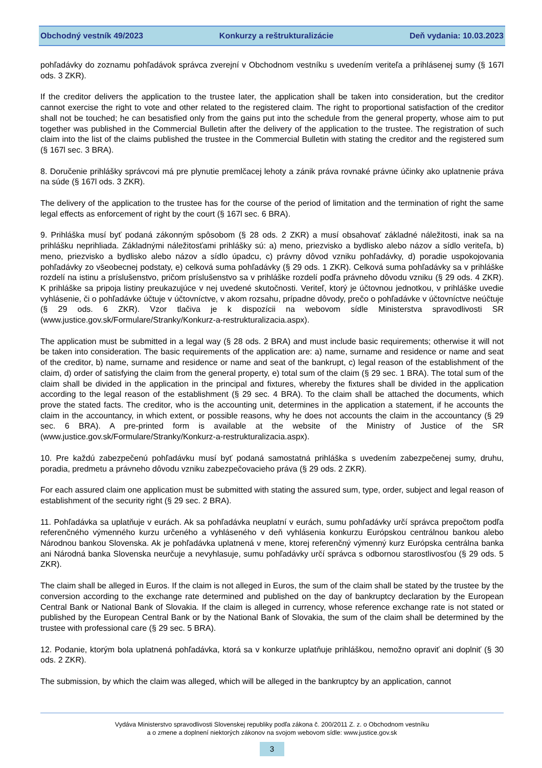Obchodný vestník 49/2023 Konkurzy a reštrukturalizácie Deň vydania: 10.03.2023
pohľadávky do zoznamu pohľadávok správca zverejní v Obchodnom vestníku s uvedením veriteľa a prihlásenej sumy (§ 167l ods. 3 ZKR).
If the creditor delivers the application to the trustee later, the application shall be taken into consideration, but the creditor cannot exercise the right to vote and other related to the registered claim. The right to proportional satisfaction of the creditor shall not be touched; he can besatisfied only from the gains put into the schedule from the general property, whose aim to put together was published in the Commercial Bulletin after the delivery of the application to the trustee. The registration of such claim into the list of the claims published the trustee in the Commercial Bulletin with stating the creditor and the registered sum (§ 167l sec. 3 BRA).
8. Doručenie prihlášky správcovi má pre plynutie premlčacej lehoty a zánik práva rovnaké právne účinky ako uplatnenie práva na súde (§ 167l ods. 3 ZKR).
The delivery of the application to the trustee has for the course of the period of limitation and the termination of right the same legal effects as enforcement of right by the court (§ 167l sec. 6 BRA).
9. Prihláška musí byť podaná zákonným spôsobom (§ 28 ods. 2 ZKR) a musí obsahovať základné náležitosti, inak sa na prihlášku neprihliada. Základnými náležitosťami prihlášky sú: a) meno, priezvisko a bydlisko alebo názov a sídlo veriteľa, b) meno, priezvisko a bydlisko alebo názov a sídlo úpadcu, c) právny dôvod vzniku pohľadávky, d) poradie uspokojovania pohľadávky zo všeobecnej podstaty, e) celková suma pohľadávky (§ 29 ods. 1 ZKR). Celková suma pohľadávky sa v prihláške rozdelí na istinu a príslušenstvo, pričom príslušenstvo sa v prihláške rozdelí podľa právneho dôvodu vzniku (§ 29 ods. 4 ZKR). K prihláške sa pripoja listiny preukazujúce v nej uvedené skutočnosti. Veriteľ, ktorý je účtovnou jednotkou, v prihláške uvedie vyhlásenie, či o pohľadávke účtuje v účtovníctve, v akom rozsahu, prípadne dôvody, prečo o pohľadávke v účtovníctve neúčtuje (§ 29 ods. 6 ZKR). Vzor tlačiva je k dispozícii na webovom sídle Ministerstva spravodlivosti SR (www.justice.gov.sk/Formulare/Stranky/Konkurz-a-restrukturalizacia.aspx).
The application must be submitted in a legal way (§ 28 ods. 2 BRA) and must include basic requirements; otherwise it will not be taken into consideration. The basic requirements of the application are: a) name, surname and residence or name and seat of the creditor, b) name, surname and residence or name and seat of the bankrupt, c) legal reason of the establishment of the claim, d) order of satisfying the claim from the general property, e) total sum of the claim (§ 29 sec. 1 BRA). The total sum of the claim shall be divided in the application in the principal and fixtures, whereby the fixtures shall be divided in the application according to the legal reason of the establishment (§ 29 sec. 4 BRA). To the claim shall be attached the documents, which prove the stated facts. The creditor, who is the accounting unit, determines in the application a statement, if he accounts the claim in the accountancy, in which extent, or possible reasons, why he does not accounts the claim in the accountancy (§ 29 sec. 6 BRA). A pre-printed form is available at the website of the Ministry of Justice of the SR (www.justice.gov.sk/Formulare/Stranky/Konkurz-a-restrukturalizacia.aspx).
10. Pre každú zabezpečenú pohľadávku musí byť podaná samostatná prihláška s uvedením zabezpečenej sumy, druhu, poradia, predmetu a právneho dôvodu vzniku zabezpečovacieho práva (§ 29 ods. 2 ZKR).
For each assured claim one application must be submitted with stating the assured sum, type, order, subject and legal reason of establishment of the security right (§ 29 sec. 2 BRA).
11. Pohľadávka sa uplatňuje v eurách. Ak sa pohľadávka neuplatní v eurách, sumu pohľadávky určí správca prepočtom podľa referenčného výmenného kurzu určeného a vyhláseného v deň vyhlásenia konkurzu Európskou centrálnou bankou alebo Národnou bankou Slovenska. Ak je pohľadávka uplatnená v mene, ktorej referenčný výmenný kurz Európska centrálna banka ani Národná banka Slovenska neurčuje a nevyhlasuje, sumu pohľadávky určí správca s odbornou starostlivosťou (§ 29 ods. 5 ZKR).
The claim shall be alleged in Euros. If the claim is not alleged in Euros, the sum of the claim shall be stated by the trustee by the conversion according to the exchange rate determined and published on the day of bankruptcy declaration by the European Central Bank or National Bank of Slovakia. If the claim is alleged in currency, whose reference exchange rate is not stated or published by the European Central Bank or by the National Bank of Slovakia, the sum of the claim shall be determined by the trustee with professional care (§ 29 sec. 5 BRA).
12. Podanie, ktorým bola uplatnená pohľadávka, ktorá sa v konkurze uplatňuje prihláškou, nemožno opraviť ani doplniť (§ 30 ods. 2 ZKR).
The submission, by which the claim was alleged, which will be alleged in the bankruptcy by an application, cannot
Vydáva Ministerstvo spravodlivosti Slovenskej republiky podľa zákona č. 200/2011 Z. z. o Obchodnom vestníku
a o zmene a doplnení niektorých zákonov na svojom webovom sídle: www.justice.gov.sk
3